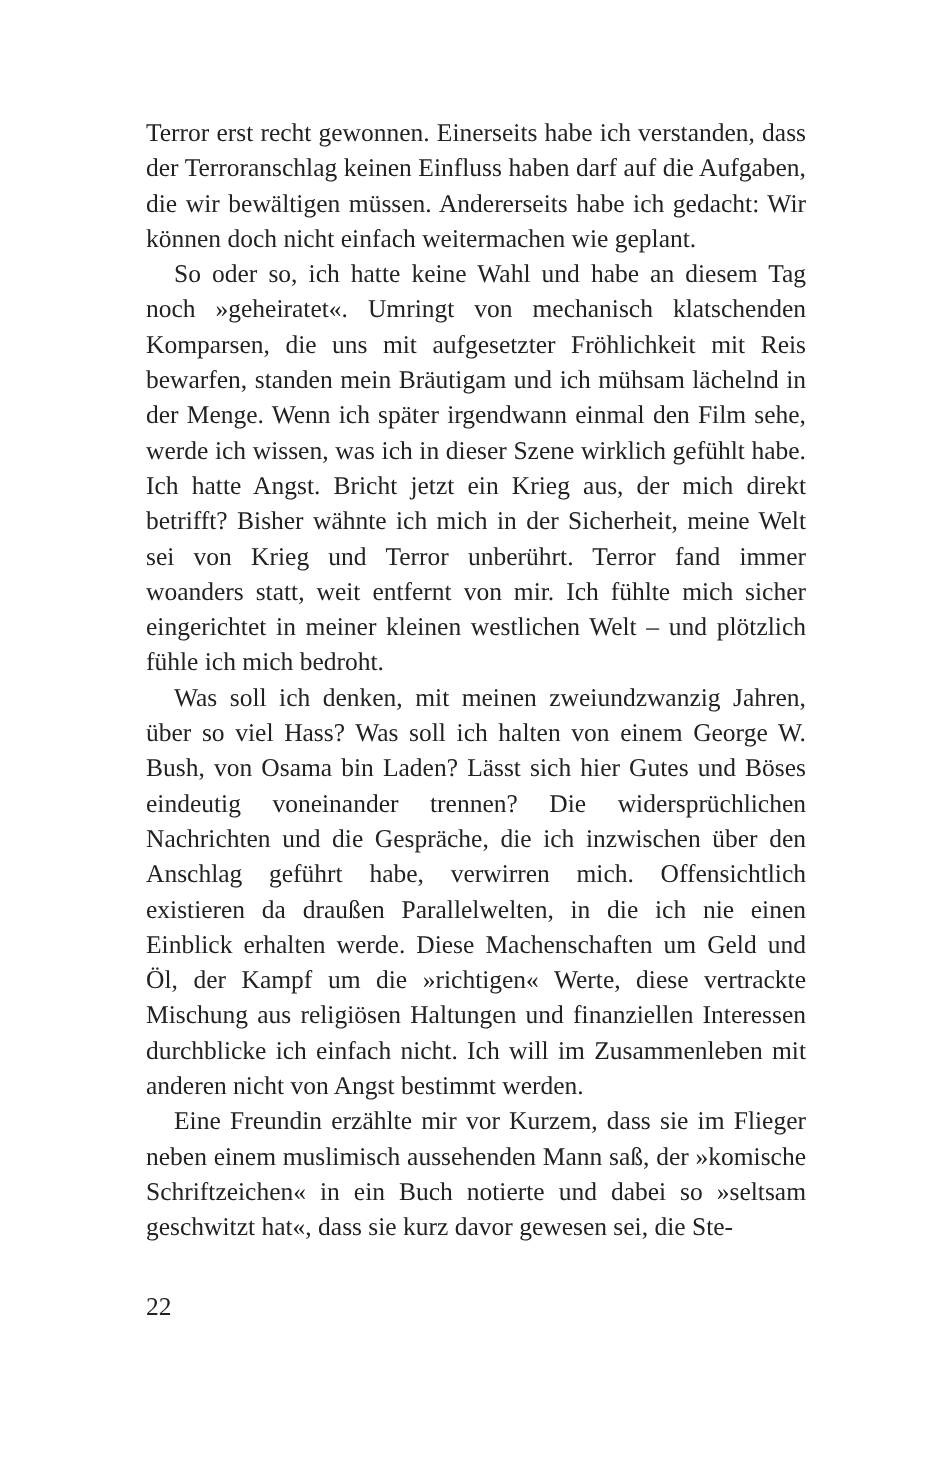Terror erst recht gewonnen. Einerseits habe ich verstanden, dass der Terroranschlag keinen Einfluss haben darf auf die Aufgaben, die wir bewältigen müssen. Andererseits habe ich gedacht: Wir können doch nicht einfach weitermachen wie geplant.
So oder so, ich hatte keine Wahl und habe an diesem Tag noch »geheiratet«. Umringt von mechanisch klatschenden Komparsen, die uns mit aufgesetzter Fröhlichkeit mit Reis bewarfen, standen mein Bräutigam und ich mühsam lächelnd in der Menge. Wenn ich später irgendwann einmal den Film sehe, werde ich wissen, was ich in dieser Szene wirklich gefühlt habe. Ich hatte Angst. Bricht jetzt ein Krieg aus, der mich direkt betrifft? Bisher wähnte ich mich in der Sicherheit, meine Welt sei von Krieg und Terror unberührt. Terror fand immer woanders statt, weit entfernt von mir. Ich fühlte mich sicher eingerichtet in meiner kleinen westlichen Welt – und plötzlich fühle ich mich bedroht.
Was soll ich denken, mit meinen zweiundzwanzig Jahren, über so viel Hass? Was soll ich halten von einem George W. Bush, von Osama bin Laden? Lässt sich hier Gutes und Böses eindeutig voneinander trennen? Die widersprüchlichen Nachrichten und die Gespräche, die ich inzwischen über den Anschlag geführt habe, verwirren mich. Offensichtlich existieren da draußen Parallelwelten, in die ich nie einen Einblick erhalten werde. Diese Machenschaften um Geld und Öl, der Kampf um die »richtigen« Werte, diese vertrackte Mischung aus religiösen Haltungen und finanziellen Interessen durchblicke ich einfach nicht. Ich will im Zusammenleben mit anderen nicht von Angst bestimmt werden.
Eine Freundin erzählte mir vor Kurzem, dass sie im Flieger neben einem muslimisch aussehenden Mann saß, der »komische Schriftzeichen« in ein Buch notierte und dabei so »seltsam geschwitzt hat«, dass sie kurz davor gewesen sei, die Ste-
22